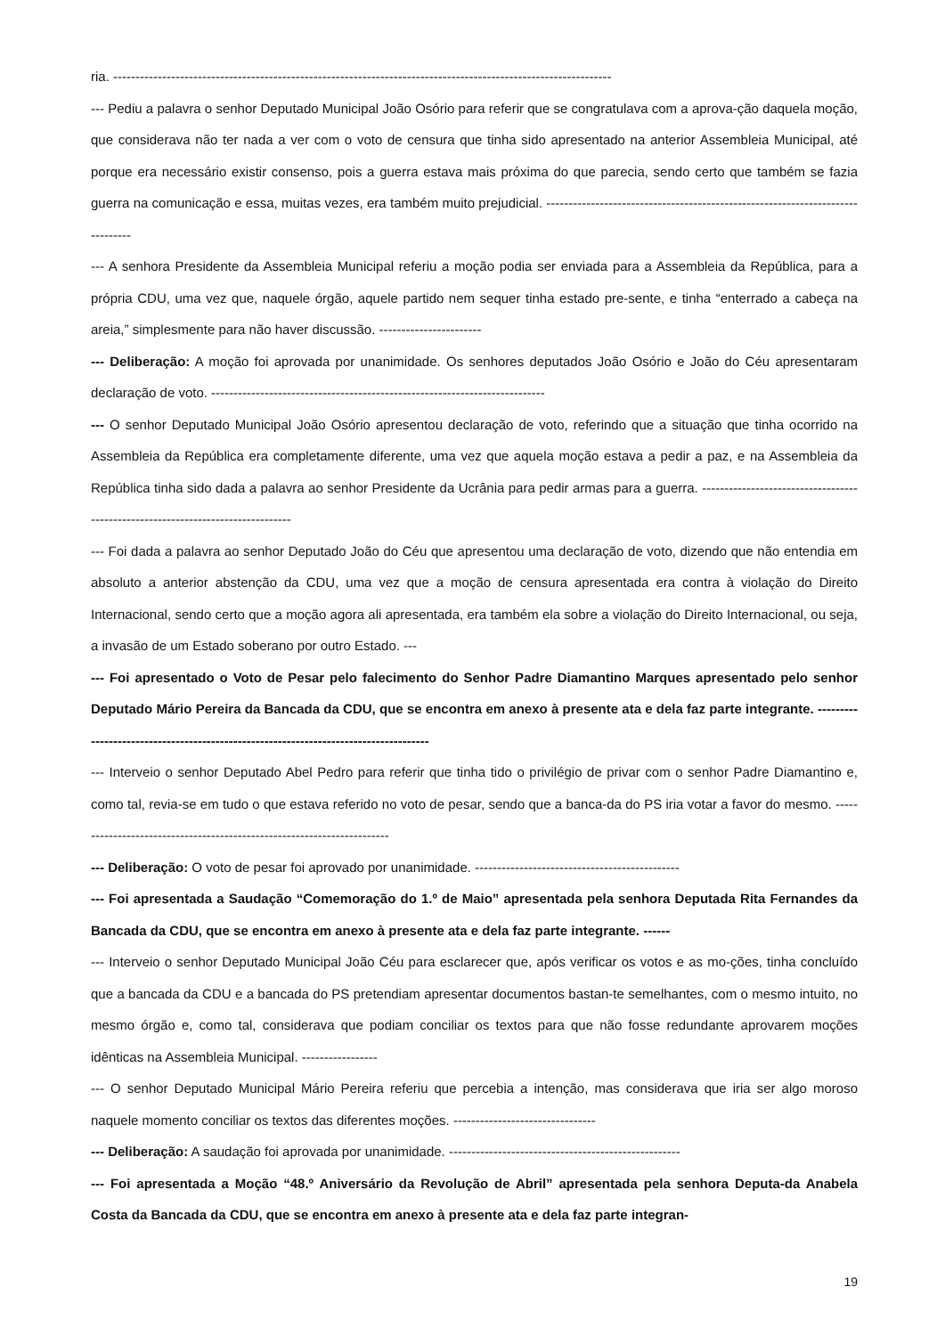ria. ----------------------------------------------------------------------------------------------------------------
--- Pediu a palavra o senhor Deputado Municipal João Osório para referir que se congratulava com a aprova-ção daquela moção, que considerava não ter nada a ver com o voto de censura que tinha sido apresentado na anterior Assembleia Municipal, até porque era necessário existir consenso, pois a guerra estava mais próxima do que parecia, sendo certo que também se fazia guerra na comunicação e essa, muitas vezes, era também muito prejudicial. -------------------------------------------------------------------------------
--- A senhora Presidente da Assembleia Municipal referiu a moção podia ser enviada para a Assembleia da República, para a própria CDU, uma vez que, naquele órgão, aquele partido nem sequer tinha estado pre-sente, e tinha “enterrado a cabeça na areia,” simplesmente para não haver discussão. -----------------------
--- Deliberação: A moção foi aprovada por unanimidade. Os senhores deputados João Osório e João do Céu apresentaram declaração de voto. ---------------------------------------------------------------------------
--- O senhor Deputado Municipal João Osório apresentou declaração de voto, referindo que a situação que tinha ocorrido na Assembleia da República era completamente diferente, uma vez que aquela moção estava a pedir a paz, e na Assembleia da República tinha sido dada a palavra ao senhor Presidente da Ucrânia para pedir armas para a guerra. --------------------------------------------------------------------------------
--- Foi dada a palavra ao senhor Deputado João do Céu que apresentou uma declaração de voto, dizendo que não entendia em absoluto a anterior abstenção da CDU, uma vez que a moção de censura apresentada era contra à violação do Direito Internacional, sendo certo que a moção agora ali apresentada, era também ela sobre a violação do Direito Internacional, ou seja, a invasão de um Estado soberano por outro Estado. ---
--- Foi apresentado o Voto de Pesar pelo falecimento do Senhor Padre Diamantino Marques apresentado pelo senhor Deputado Mário Pereira da Bancada da CDU, que se encontra em anexo à presente ata e dela faz parte integrante. -------------------------------------------------------------------------------------
--- Interveio o senhor Deputado Abel Pedro para referir que tinha tido o privilégio de privar com o senhor Padre Diamantino e, como tal, revia-se em tudo o que estava referido no voto de pesar, sendo que a banca-da do PS iria votar a favor do mesmo. ------------------------------------------------------------------------
--- Deliberação: O voto de pesar foi aprovado por unanimidade. ----------------------------------------------
--- Foi apresentada a Saudação “Comemoração do 1.º de Maio” apresentada pela senhora Deputada Rita Fernandes da Bancada da CDU, que se encontra em anexo à presente ata e dela faz parte integrante. ------
--- Interveio o senhor Deputado Municipal João Céu para esclarecer que, após verificar os votos e as mo-ções, tinha concluído que a bancada da CDU e a bancada do PS pretendiam apresentar documentos bastan-te semelhantes, com o mesmo intuito, no mesmo órgão e, como tal, considerava que podiam conciliar os textos para que não fosse redundante aprovarem moções idênticas na Assembleia Municipal. -----------------
--- O senhor Deputado Municipal Mário Pereira referiu que percebia a intenção, mas considerava que iria ser algo moroso naquele momento conciliar os textos das diferentes moções. --------------------------------
--- Deliberação: A saudação foi aprovada por unanimidade. ----------------------------------------------------
--- Foi apresentada a Moção “48.º Aniversário da Revolução de Abril” apresentada pela senhora Deputa-da Anabela Costa da Bancada da CDU, que se encontra em anexo à presente ata e dela faz parte integran-
19